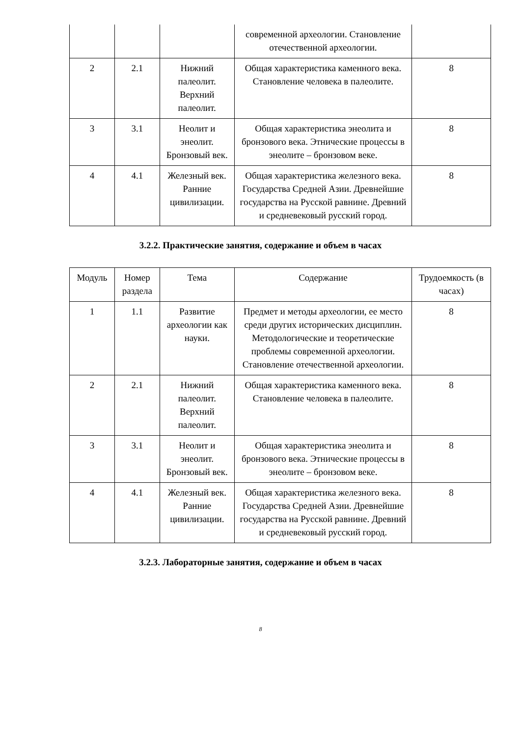| | | | современной археологии. Становление отечественной археологии. | |
| 2 | 2.1 | Нижний палеолит. Верхний палеолит. | Общая характеристика каменного века. Становление человека в палеолите. | 8 |
| 3 | 3.1 | Неолит и энеолит. Бронзовый век. | Общая характеристика энеолита и бронзового века. Этнические процессы в энеолите – бронзовом веке. | 8 |
| 4 | 4.1 | Железный век. Ранние цивилизации. | Общая характеристика железного века. Государства Средней Азии. Древнейшие государства на Русской равнине. Древний и средневековый русский город. | 8 |
3.2.2. Практические занятия, содержание и объем в часах
| Модуль | Номер раздела | Тема | Содержание | Трудоемкость (в часах) |
| --- | --- | --- | --- | --- |
| 1 | 1.1 | Развитие археологии как науки. | Предмет и методы археологии, ее место среди других исторических дисциплин. Методологические и теоретические проблемы современной археологии. Становление отечественной археологии. | 8 |
| 2 | 2.1 | Нижний палеолит. Верхний палеолит. | Общая характеристика каменного века. Становление человека в палеолите. | 8 |
| 3 | 3.1 | Неолит и энеолит. Бронзовый век. | Общая характеристика энеолита и бронзового века. Этнические процессы в энеолите – бронзовом веке. | 8 |
| 4 | 4.1 | Железный век. Ранние цивилизации. | Общая характеристика железного века. Государства Средней Азии. Древнейшие государства на Русской равнине. Древний и средневековый русский город. | 8 |
3.2.3. Лабораторные занятия, содержание и объем в часах
8